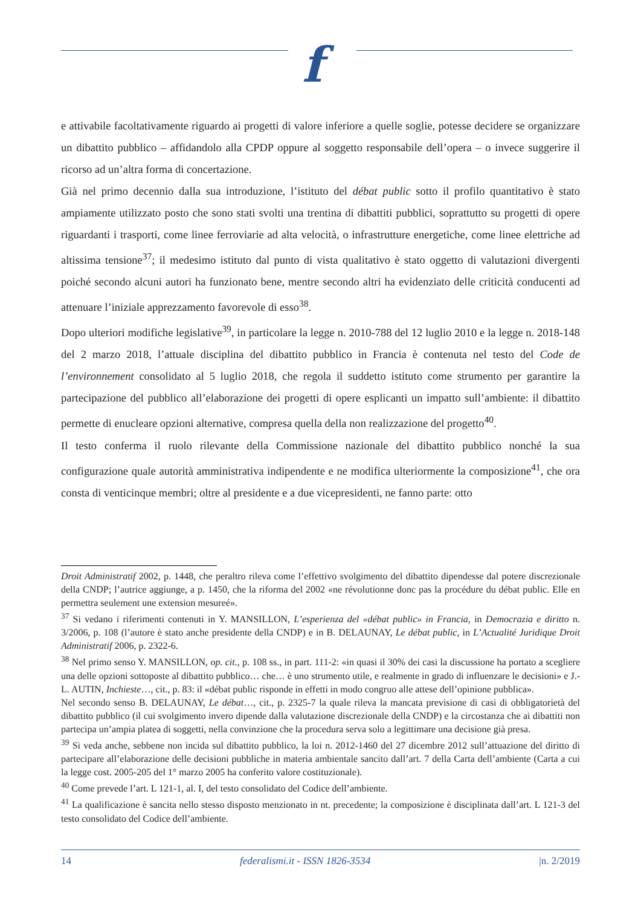f
e attivabile facoltativamente riguardo ai progetti di valore inferiore a quelle soglie, potesse decidere se organizzare un dibattito pubblico – affidandolo alla CPDP oppure al soggetto responsabile dell’opera – o invece suggerire il ricorso ad un’altra forma di concertazione.
Già nel primo decennio dalla sua introduzione, l’istituto del débat public sotto il profilo quantitativo è stato ampiamente utilizzato posto che sono stati svolti una trentina di dibattiti pubblici, soprattutto su progetti di opere riguardanti i trasporti, come linee ferroviarie ad alta velocità, o infrastrutture energetiche, come linee elettriche ad altissima tensione<sup>37</sup>; il medesimo istituto dal punto di vista qualitativo è stato oggetto di valutazioni divergenti poiché secondo alcuni autori ha funzionato bene, mentre secondo altri ha evidenziato delle criticità conducenti ad attenuare l’iniziale apprezzamento favorevole di esso<sup>38</sup>.
Dopo ulteriori modifiche legislative<sup>39</sup>, in particolare la legge n. 2010-788 del 12 luglio 2010 e la legge n. 2018-148 del 2 marzo 2018, l’attuale disciplina del dibattito pubblico in Francia è contenuta nel testo del Code de l’environnement consolidato al 5 luglio 2018, che regola il suddetto istituto come strumento per garantire la partecipazione del pubblico all’elaborazione dei progetti di opere esplicanti un impatto sull’ambiente: il dibattito permette di enucleare opzioni alternative, compresa quella della non realizzazione del progetto<sup>40</sup>.
Il testo conferma il ruolo rilevante della Commissione nazionale del dibattito pubblico nonché la sua configurazione quale autorità amministrativa indipendente e ne modifica ulteriormente la composizione<sup>41</sup>, che ora consta di venticinque membri; oltre al presidente e a due vicepresidenti, ne fanno parte: otto
Droit Administratif 2002, p. 1448, che peraltro rileva come l’effettivo svolgimento del dibattito dipendesse dal potere discrezionale della CNDP; l’autrice aggiunge, a p. 1450, che la riforma del 2002 «ne révolutionne donc pas la procédure du débat public. Elle en permettra seulement une extension mesureé».
<sup>37</sup> Si vedano i riferimenti contenuti in Y. MANSILLON, L’esperienza del «débat public» in Francia, in Democrazia e diritto n. 3/2006, p. 108 (l’autore è stato anche presidente della CNDP) e in B. DELAUNAY, Le débat public, in L’Actualité Juridique Droit Administratif 2006, p. 2322-6.
<sup>38</sup> Nel primo senso Y. MANSILLON, op. cit., p. 108 ss., in part. 111-2: «in quasi il 30% dei casi la discussione ha portato a scegliere una delle opzioni sottoposte al dibattito pubblico… che… è uno strumento utile, e realmente in grado di influenzare le decisioni» e J.-L. AUTIN, Inchieste…, cit., p. 83: il «débat public risponde in effetti in modo congruo alle attese dell’opinione pubblica».
Nel secondo senso B. DELAUNAY, Le débat…, cit., p. 2325-7 la quale rileva la mancata previsione di casi di obbligatorietà del dibattito pubblico (il cui svolgimento invero dipende dalla valutazione discrezionale della CNDP) e la circostanza che ai dibattiti non partecipa un’ampia platea di soggetti, nella convinzione che la procedura serva solo a legittimare una decisione già presa.
<sup>39</sup> Si veda anche, sebbene non incida sul dibattito pubblico, la loi n. 2012-1460 del 27 dicembre 2012 sull’attuazione del diritto di partecipare all’elaborazione delle decisioni pubbliche in materia ambientale sancito dall’art. 7 della Carta dell’ambiente (Carta a cui la legge cost. 2005-205 del 1° marzo 2005 ha conferito valore costituzionale).
<sup>40</sup> Come prevede l’art. L 121-1, al. I, del testo consolidato del Codice dell’ambiente.
<sup>41</sup> La qualificazione è sancita nello stesso disposto menzionato in nt. precedente; la composizione è disciplinata dall’art. L 121-3 del testo consolidato del Codice dell’ambiente.
14 federalismi.it - ISSN 1826-3534 |n. 2/2019